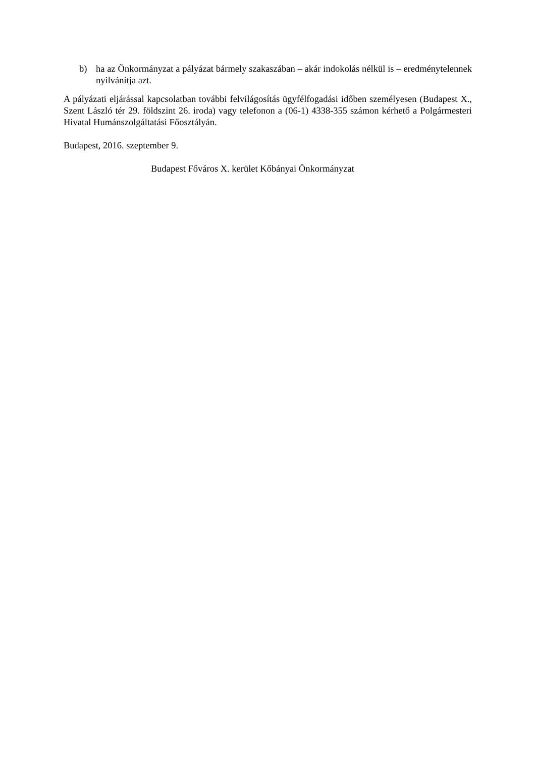b) ha az Önkormányzat a pályázat bármely szakaszában – akár indokolás nélkül is – eredménytelennek nyilvánítja azt.
A pályázati eljárással kapcsolatban további felvilágosítás ügyfélfogadási időben személyesen (Budapest X., Szent László tér 29. földszint 26. iroda) vagy telefonon a (06-1) 4338-355 számon kérhető a Polgármesteri Hivatal Humánszolgáltatási Főosztályán.
Budapest, 2016. szeptember 9.
Budapest Főváros X. kerület Kőbányai Önkormányzat